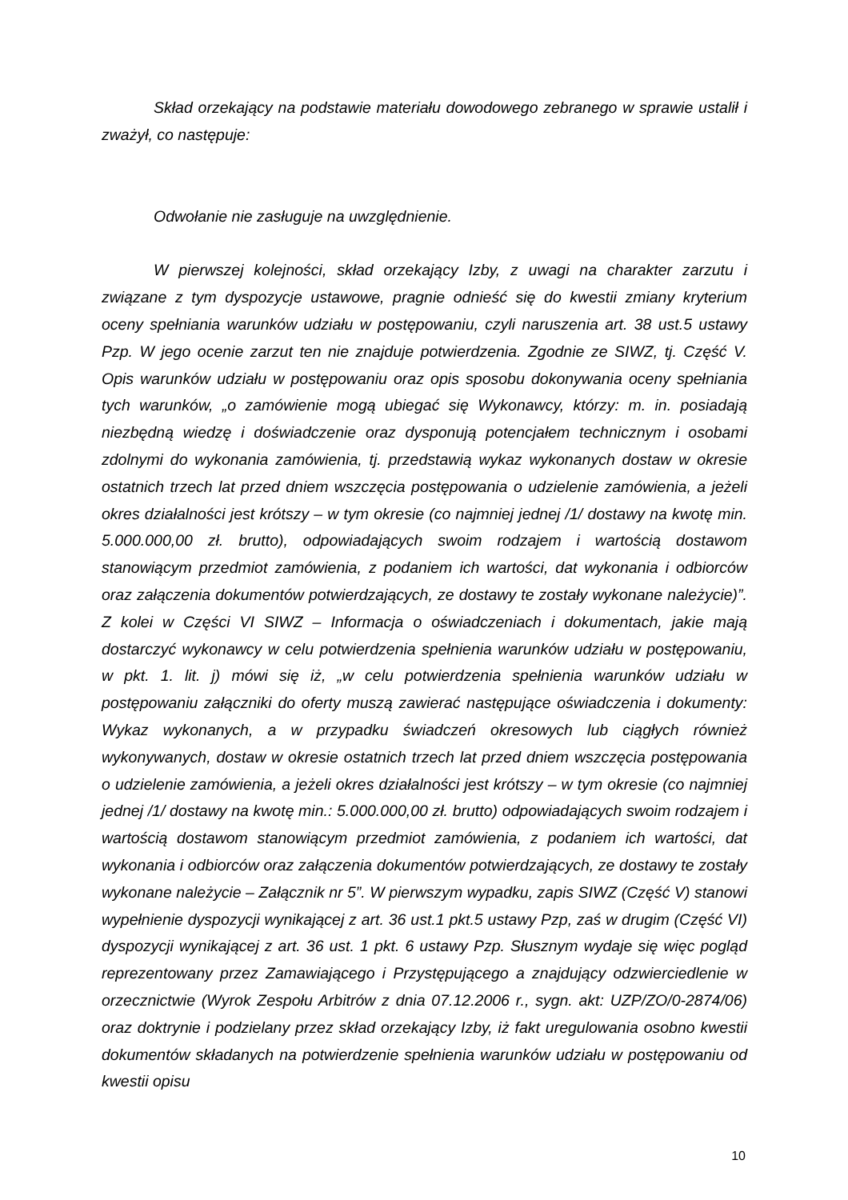Skład orzekający na podstawie materiału dowodowego zebranego w sprawie ustalił i zważył, co następuje:
Odwołanie nie zasługuje na uwzględnienie.
W pierwszej kolejności, skład orzekający Izby, z uwagi na charakter zarzutu i związane z tym dyspozycje ustawowe, pragnie odnieść się do kwestii zmiany kryterium oceny spełniania warunków udziału w postępowaniu, czyli naruszenia art. 38 ust.5 ustawy Pzp. W jego ocenie zarzut ten nie znajduje potwierdzenia. Zgodnie ze SIWZ, tj. Część V. Opis warunków udziału w postępowaniu oraz opis sposobu dokonywania oceny spełniania tych warunków, „o zamówienie mogą ubiegać się Wykonawcy, którzy: m. in. posiadają niezbędną wiedzę i doświadczenie oraz dysponują potencjałem technicznym i osobami zdolnymi do wykonania zamówienia, tj. przedstawią wykaz wykonanych dostaw w okresie ostatnich trzech lat przed dniem wszczęcia postępowania o udzielenie zamówienia, a jeżeli okres działalności jest krótszy – w tym okresie (co najmniej jednej /1/ dostawy na kwotę min. 5.000.000,00 zł. brutto), odpowiadających swoim rodzajem i wartością dostawom stanowiącym przedmiot zamówienia, z podaniem ich wartości, dat wykonania i odbiorców oraz załączenia dokumentów potwierdzających, ze dostawy te zostały wykonane należycie)”. Z kolei w Części VI SIWZ – Informacja o oświadczeniach i dokumentach, jakie mają dostarczyć wykonawcy w celu potwierdzenia spełnienia warunków udziału w postępowaniu, w pkt. 1. lit. j) mówi się iż, „w celu potwierdzenia spełnienia warunków udziału w postępowaniu załączniki do oferty muszą zawierać następujące oświadczenia i dokumenty: Wykaz wykonanych, a w przypadku świadczeń okresowych lub ciągłych również wykonywanych, dostaw w okresie ostatnich trzech lat przed dniem wszczęcia postępowania o udzielenie zamówienia, a jeżeli okres działalności jest krótszy – w tym okresie (co najmniej jednej /1/ dostawy na kwotę min.: 5.000.000,00 zł. brutto) odpowiadających swoim rodzajem i wartością dostawom stanowiącym przedmiot zamówienia, z podaniem ich wartości, dat wykonania i odbiorców oraz załączenia dokumentów potwierdzających, ze dostawy te zostały wykonane należycie – Załącznik nr 5”. W pierwszym wypadku, zapis SIWZ (Część V) stanowi wypełnienie dyspozycji wynikającej z art. 36 ust.1 pkt.5 ustawy Pzp, zaś w drugim (Część VI) dyspozycji wynikającej z art. 36 ust. 1 pkt. 6 ustawy Pzp. Słusznym wydaje się więc pogląd reprezentowany przez Zamawiającego i Przystępującego a znajdujący odzwierciedlenie w orzecznictwie (Wyrok Zespołu Arbitrów z dnia 07.12.2006 r., sygn. akt: UZP/ZO/0-2874/06) oraz doktrynie i podzielany przez skład orzekający Izby, iż fakt uregulowania osobno kwestii dokumentów składanych na potwierdzenie spełnienia warunków udziału w postępowaniu od kwestii opisu
10